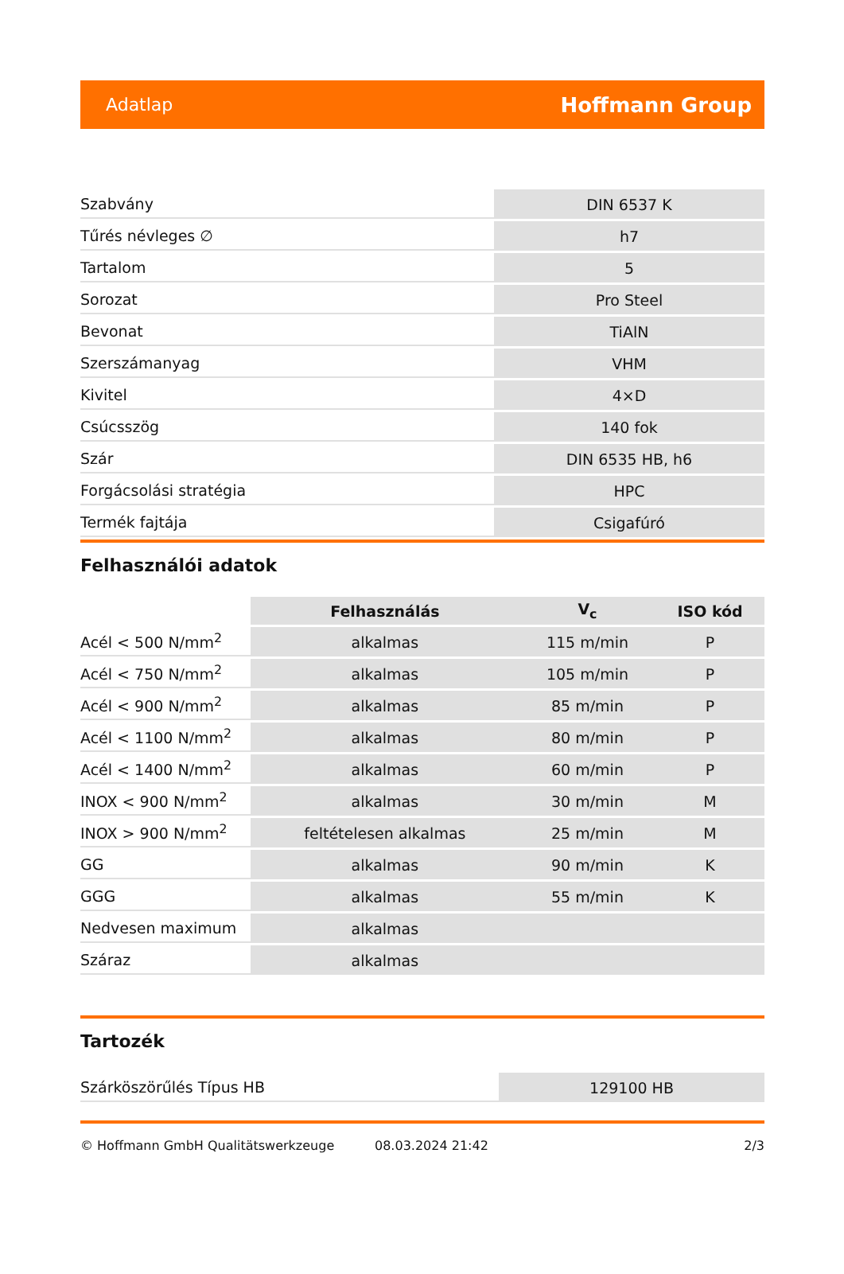Adatlap Hoffmann Group
| Szabvány | DIN 6537 K |
| Tűrés névleges ∅ | h7 |
| Tartalom | 5 |
| Sorozat | Pro Steel |
| Bevonat | TiAlN |
| Szerszámanyag | VHM |
| Kivitel | 4×D |
| Csúcsszög | 140 fok |
| Szár | DIN 6535 HB, h6 |
| Forgácsolási stratégia | HPC |
| Termék fajtája | Csigafúró |
Felhasználói adatok
| | Felhasználás | V<sub>c</sub> | ISO kód |
| --- | --- | --- | --- |
| Acél < 500 N/mm<sup>2</sup> | alkalmas | 115 m/min | P |
| Acél < 750 N/mm<sup>2</sup> | alkalmas | 105 m/min | P |
| Acél < 900 N/mm<sup>2</sup> | alkalmas | 85 m/min | P |
| Acél < 1100 N/mm<sup>2</sup> | alkalmas | 80 m/min | P |
| Acél < 1400 N/mm<sup>2</sup> | alkalmas | 60 m/min | P |
| INOX < 900 N/mm<sup>2</sup> | alkalmas | 30 m/min | M |
| INOX > 900 N/mm<sup>2</sup> | feltételesen alkalmas | 25 m/min | M |
| GG | alkalmas | 90 m/min | K |
| GGG | alkalmas | 55 m/min | K |
| Nedvesen maximum | alkalmas | | |
| Száraz | alkalmas | | |
Tartozék
| Szárköszörűlés Típus HB | 129100 HB |
© Hoffmann GmbH Qualitätswerkzeuge 08.03.2024 21:42 2/3